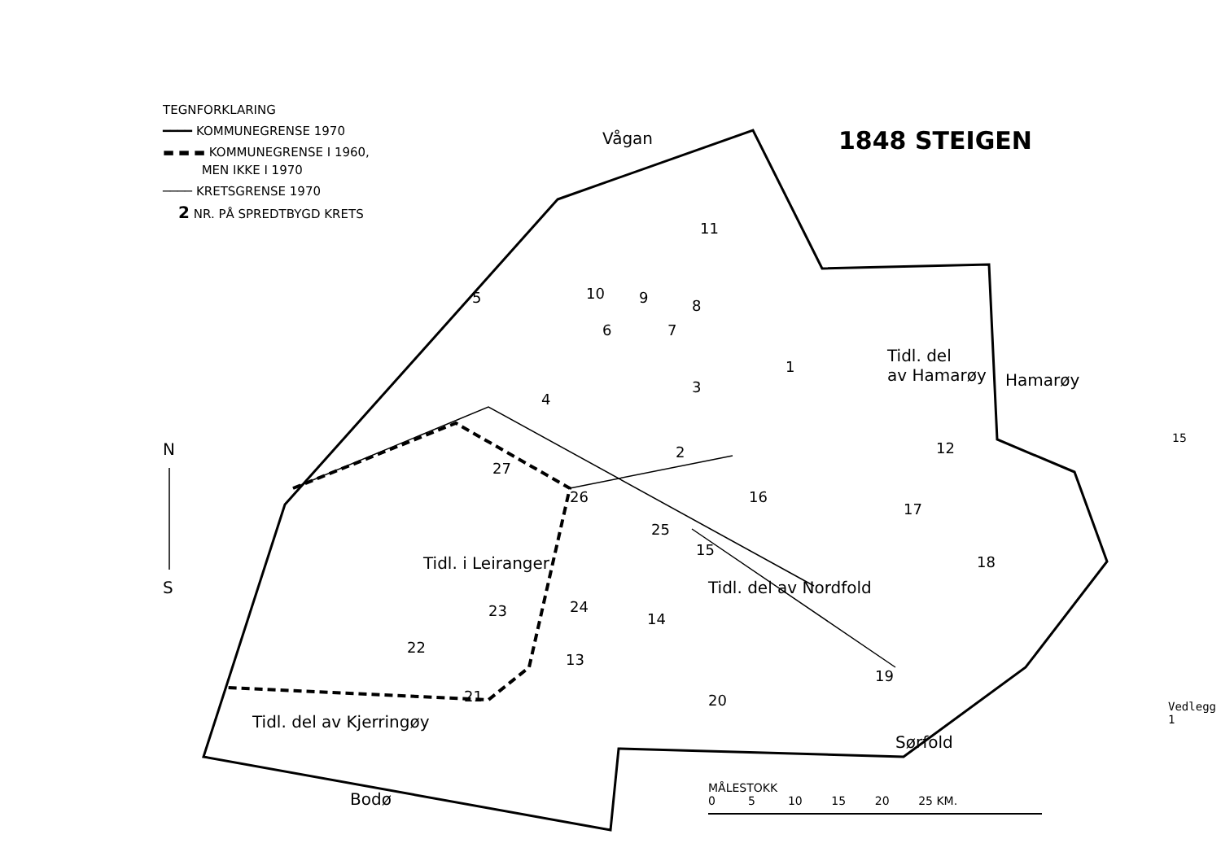TEGNFORKLARING
━━━━ KOMMUNEGRENSE 1970
▬ ▬ ▬ KOMMUNEGRENSE I 1960,
MEN IKKE I 1970
──── KRETSGRENSE 1970
2 NR. PÅ SPREDTBYGD KRETS
1848 STEIGEN
Vågan
Hamarøy
Tidl. del
av Hamarøy
N
S
Tidl. i Leiranger
Tidl. del av Nordfold
Tidl. del av Kjerringøy
Sørfold
Bodø
15
Vedlegg 1
MÅLESTOKK
0 5 10 15 20 25 KM.
11
10 9 8
5
6 7
1
3
4
12
2
27
26 16
17
25
15
18
24
23 14
22
13
19
21 20